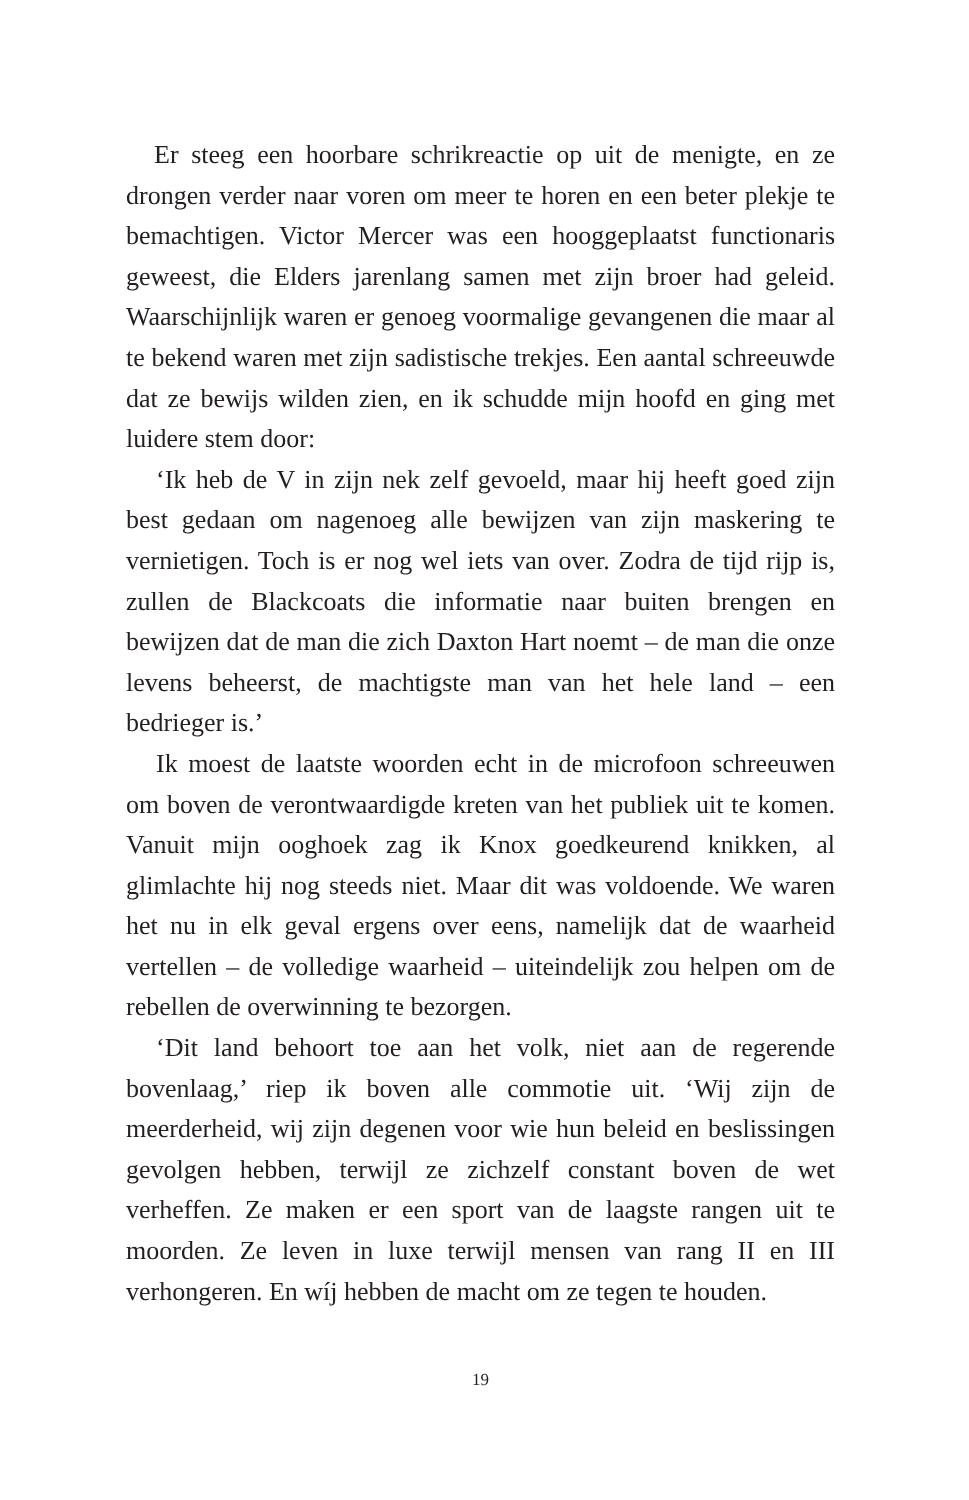Er steeg een hoorbare schrikreactie op uit de menigte, en ze drongen verder naar voren om meer te horen en een beter plekje te bemachtigen. Victor Mercer was een hooggeplaatst functionaris geweest, die Elders jarenlang samen met zijn broer had geleid. Waarschijnlijk waren er genoeg voormalige gevangenen die maar al te bekend waren met zijn sadistische trekjes. Een aantal schreeuwde dat ze bewijs wilden zien, en ik schudde mijn hoofd en ging met luidere stem door:
‘Ik heb de V in zijn nek zelf gevoeld, maar hij heeft goed zijn best gedaan om nagenoeg alle bewijzen van zijn maskering te vernietigen. Toch is er nog wel iets van over. Zodra de tijd rijp is, zullen de Blackcoats die informatie naar buiten brengen en bewijzen dat de man die zich Daxton Hart noemt – de man die onze levens beheerst, de machtigste man van het hele land – een bedrieger is.’
Ik moest de laatste woorden echt in de microfoon schreeuwen om boven de verontwaardigde kreten van het publiek uit te komen. Vanuit mijn ooghoek zag ik Knox goedkeurend knikken, al glimlachte hij nog steeds niet. Maar dit was voldoende. We waren het nu in elk geval ergens over eens, namelijk dat de waarheid vertellen – de volledige waarheid – uiteindelijk zou helpen om de rebellen de overwinning te bezorgen.
‘Dit land behoort toe aan het volk, niet aan de regerende bovenlaag,’ riep ik boven alle commotie uit. ‘Wij zijn de meerderheid, wij zijn degenen voor wie hun beleid en beslissingen gevolgen hebben, terwijl ze zichzelf constant boven de wet verheffen. Ze maken er een sport van de laagste rangen uit te moorden. Ze leven in luxe terwijl mensen van rang II en III verhongeren. En wíj hebben de macht om ze tegen te houden.
19